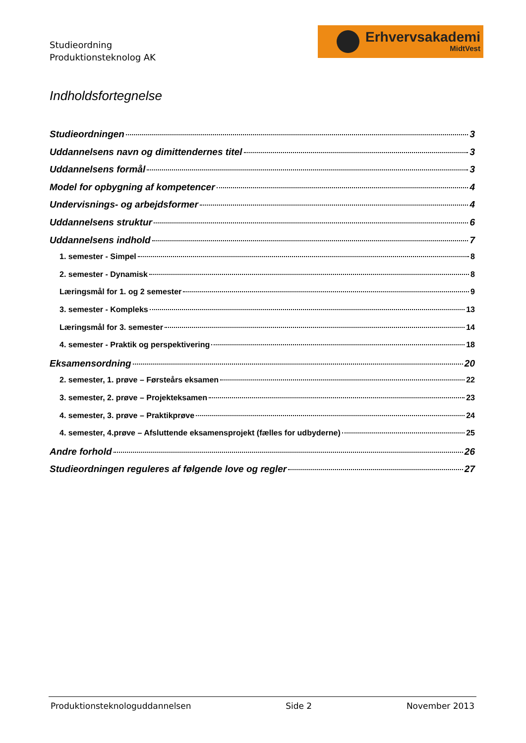Studieordning
Produktionsteknolog AK
Erhvervsakademi
MidtVest
Indholdsfortegnelse
Studieordningen 3
Uddannelsens navn og dimittendernes titel 3
Uddannelsens formål 3
Model for opbygning af kompetencer 4
Undervisnings- og arbejdsformer 4
Uddannelsens struktur 6
Uddannelsens indhold 7
1. semester - Simpel 8
2. semester - Dynamisk 8
Læringsmål for 1. og 2 semester 9
3. semester - Kompleks 13
Læringsmål for 3. semester 14
4. semester - Praktik og perspektivering 18
Eksamensordning 20
2. semester, 1. prøve – Førsteårs eksamen 22
3. semester, 2. prøve – Projekteksamen 23
4. semester, 3. prøve – Praktikprøve 24
4. semester, 4.prøve – Afsluttende eksamensprojekt (fælles for udbyderne) 25
Andre forhold 26
Studieordningen reguleres af følgende love og regler 27
Produktionsteknologuddannelsen Side 2 November 2013